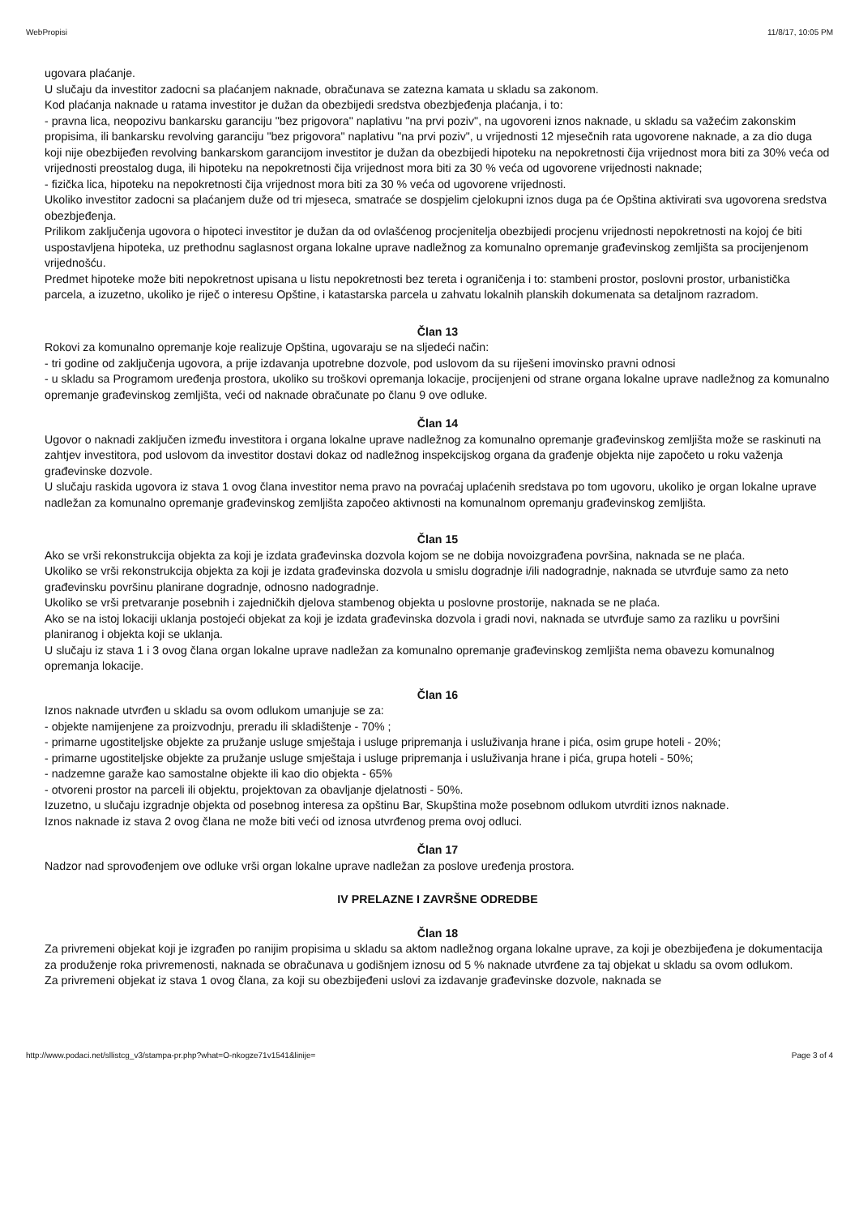WebPropisi 11/8/17, 10:05 PM
ugovara plaćanje.
U slučaju da investitor zadocni sa plaćanjem naknade, obračunava se zatezna kamata u skladu sa zakonom.
Kod plaćanja naknade u ratama investitor je dužan da obezbijedi sredstva obezbjeđenja plaćanja, i to:
- pravna lica, neopozivu bankarsku garanciju "bez prigovora" naplativu "na prvi poziv", na ugovoreni iznos naknade, u skladu sa važećim zakonskim propisima, ili bankarsku revolving garanciju "bez prigovora" naplativu "na prvi poziv", u vrijednosti 12 mjesečnih rata ugovorene naknade, a za dio duga koji nije obezbijeđen revolving bankarskom garancijom investitor je dužan da obezbijedi hipoteku na nepokretnosti čija vrijednost mora biti za 30% veća od vrijednosti preostalog duga, ili hipoteku na nepokretnosti čija vrijednost mora biti za 30 % veća od ugovorene vrijednosti naknade;
- fizička lica, hipoteku na nepokretnosti čija vrijednost mora biti za 30 % veća od ugovorene vrijednosti.
Ukoliko investitor zadocni sa plaćanjem duže od tri mjeseca, smatraće se dospjelim cjelokupni iznos duga pa će Opština aktivirati sva ugovorena sredstva obezbjeđenja.
Prilikom zaključenja ugovora o hipoteci investitor je dužan da od ovlašćenog procjenitelja obezbijedi procjenu vrijednosti nepokretnosti na kojoj će biti uspostavljena hipoteka, uz prethodnu saglasnost organa lokalne uprave nadležnog za komunalno opremanje građevinskog zemljišta sa procijenjenom vrijednošću.
Predmet hipoteke može biti nepokretnost upisana u listu nepokretnosti bez tereta i ograničenja i to: stambeni prostor, poslovni prostor, urbanistička parcela, a izuzetno, ukoliko je riječ o interesu Opštine, i katastarska parcela u zahvatu lokalnih planskih dokumenata sa detaljnom razradom.
Član 13
Rokovi za komunalno opremanje koje realizuje Opština, ugovaraju se na sljedeći način:
- tri godine od zaključenja ugovora, a prije izdavanja upotrebne dozvole, pod uslovom da su riješeni imovinsko pravni odnosi
- u skladu sa Programom uređenja prostora, ukoliko su troškovi opremanja lokacije, procijenjeni od strane organa lokalne uprave nadležnog za komunalno opremanje građevinskog zemljišta, veći od naknade obračunate po članu 9 ove odluke.
Član 14
Ugovor o naknadi zaključen između investitora i organa lokalne uprave nadležnog za komunalno opremanje građevinskog zemljišta može se raskinuti na zahtjev investitora, pod uslovom da investitor dostavi dokaz od nadležnog inspekcijskog organa da građenje objekta nije započeto u roku važenja građevinske dozvole.
U slučaju raskida ugovora iz stava 1 ovog člana investitor nema pravo na povraćaj uplaćenih sredstava po tom ugovoru, ukoliko je organ lokalne uprave nadležan za komunalno opremanje građevinskog zemljišta započeo aktivnosti na komunalnom opremanju građevinskog zemljišta.
Član 15
Ako se vrši rekonstrukcija objekta za koji je izdata građevinska dozvola kojom se ne dobija novoizgrađena površina, naknada se ne plaća.
Ukoliko se vrši rekonstrukcija objekta za koji je izdata građevinska dozvola u smislu dogradnje i/ili nadogradnje, naknada se utvrđuje samo za neto građevinsku površinu planirane dogradnje, odnosno nadogradnje.
Ukoliko se vrši pretvaranje posebnih i zajedničkih djelova stambenog objekta u poslovne prostorije, naknada se ne plaća.
Ako se na istoj lokaciji uklanja postojeći objekat za koji je izdata građevinska dozvola i gradi novi, naknada se utvrđuje samo za razliku u površini planiranog i objekta koji se uklanja.
U slučaju iz stava 1 i 3 ovog člana organ lokalne uprave nadležan za komunalno opremanje građevinskog zemljišta nema obavezu komunalnog opremanja lokacije.
Član 16
Iznos naknade utvrđen u skladu sa ovom odlukom umanjuje se za:
- objekte namijenjene za proizvodnju, preradu ili skladištenje - 70% ;
- primarne ugostiteljske objekte za pružanje usluge smještaja i usluge pripremanja i usluživanja hrane i pića, osim grupe hoteli - 20%;
- primarne ugostiteljske objekte za pružanje usluge smještaja i usluge pripremanja i usluživanja hrane i pića, grupa hoteli - 50%;
- nadzemne garaže kao samostalne objekte ili kao dio objekta - 65%
- otvoreni prostor na parceli ili objektu, projektovan za obavljanje djelatnosti - 50%.
Izuzetno, u slučaju izgradnje objekta od posebnog interesa za opštinu Bar, Skupština može posebnom odlukom utvrditi iznos naknade.
Iznos naknade iz stava 2 ovog člana ne može biti veći od iznosa utvrđenog prema ovoj odluci.
Član 17
Nadzor nad sprovođenjem ove odluke vrši organ lokalne uprave nadležan za poslove uređenja prostora.
IV PRELAZNE I ZAVRŠNE ODREDBE
Član 18
Za privremeni objekat koji je izgrađen po ranijim propisima u skladu sa aktom nadležnog organa lokalne uprave, za koji je obezbijeđena je dokumentacija za produženje roka privremenosti, naknada se obračunava u godišnjem iznosu od 5 % naknade utvrđene za taj objekat u skladu sa ovom odlukom.
Za privremeni objekat iz stava 1 ovog člana, za koji su obezbijeđeni uslovi za izdavanje građevinske dozvole, naknada se
http://www.podaci.net/sllistcg_v3/stampa-pr.php?what=O-nkogze71v1541&linije= Page 3 of 4